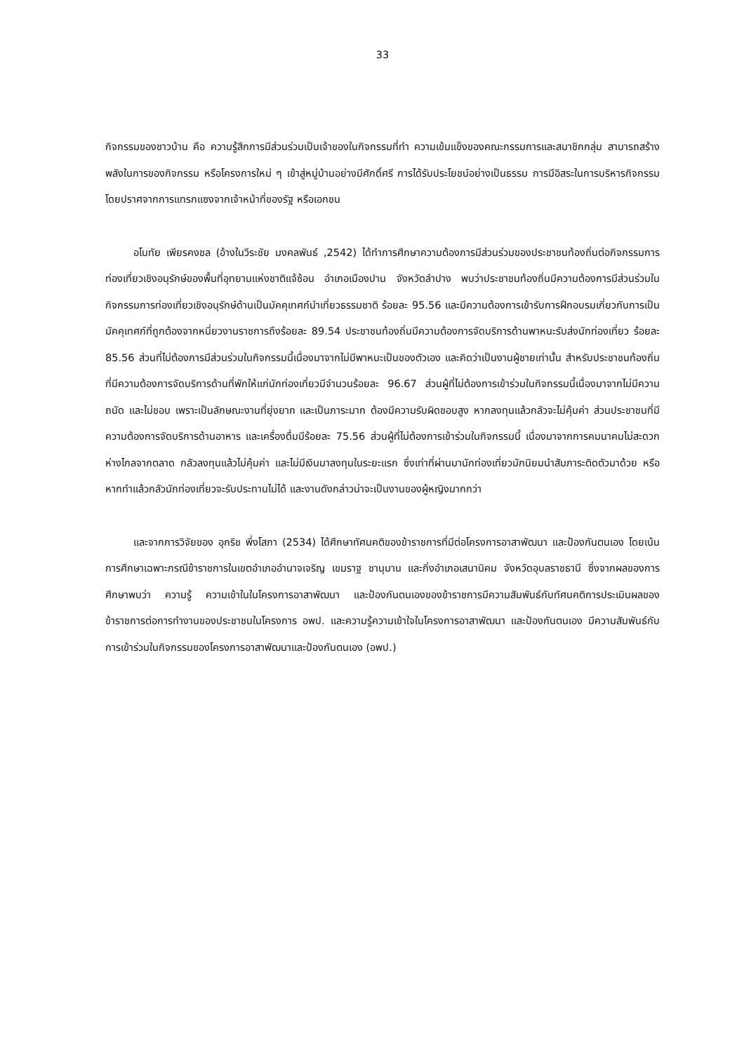33
กิจกรรมของชาวบ้าน คือ ความรู้สึกการมีส่วนร่วมเป็นเจ้าของในกิจกรรมที่ทำ ความเข้มแข็งของคณะกรรมการและสมาชิกกลุ่ม สามารถสร้างพลังในการของกิจกรรม หรือโครงการใหม่ ๆ เข้าสู่หมู่บ้านอย่างมีศักดิ์ศรี การได้รับประโยชน์อย่างเป็นธรรม การมีอิสระในการบริหารกิจกรรม โดยปราศจากการแทรกแซงจากเจ้าหน้าที่ของรัฐ หรือเอกชน
อโนทัย เพียรคงชล (อ้างในวีระชัย มงคลพันธ์ ,2542) ได้ทำการศึกษาความต้องการมีส่วนร่วมของประชาชนท้องถิ่นต่อกิจกรรมการท่องเที่ยวเชิงอนุรักษ์ของพื้นที่อุทยานแห่งชาติแจ้ซ้อน อำเภอเมืองปาน จังหวัดลำปาง พบว่าประชาชนท้องถิ่นมีความต้องการมีส่วนร่วมในกิจกรรมการท่องเที่ยวเชิงอนุรักษ์ด้านเป็นมัคคุเทศก์นำเที่ยวธรรมชาติ ร้อยละ 95.56 และมีความต้องการเข้ารับการฝึกอบรมเกี่ยวกับการเป็นมัคคุเทศก์ที่ถูกต้องจากหนี่ยวงานราชการถึงร้อยละ 89.54 ประชาชนท้องถิ่นมีความต้องการจัดบริการด้านพาหนะรับส่งนักท่องเที่ยว ร้อยละ 85.56 ส่วนที่ไม่ต้องการมีส่วนร่วมในกิจกรรมนี้เนื่องมาจากไม่มีพาหนะเป็นของตัวเอง และคิดว่าเป็นงานผู้ชายเท่านั้น สำหรับประชาชนท้องถิ่นที่มีความต้องการจัดบริการด้านที่พักให้แก่นักท่องเที่ยวมีจำนวนร้อยละ 96.67 ส่วนผู้ที่ไม่ต้องการเข้าร่วมในกิจกรรมนี้เนื่องมาจากไม่มีความถนัด และไม่ชอบ เพราะเป็นลักษณะงานที่ยุ่งยาก และเป็นภาระมาก ต้องมีความรับผิดชอบสูง หากลงทุนแล้วกลัวจะไม่คุ้มค่า ส่วนประชาชนที่มีความต้องการจัดบริการด้านอาหาร และเครื่องดื่มมีร้อยละ 75.56 ส่วนผู้ที่ไม่ต้องการเข้าร่วมในกิจกรรมนี้ เนื่องมาจากการคมนาคมไม่สะดวก ห่างไกลจากตลาด กลัวลงทุนแล้วไม่คุ้มค่า และไม่มีเงินมาลงทุนในระยะแรก ซึ่งเท่าที่ผ่านมานักท่องเที่ยวมักนิยมนำสัมภาระติดตัวมาด้วย หรือหากทำแล้วกลัวนักท่องเที่ยวจะรับประทานไม่ได้ และงานดังกล่าวน่าจะเป็นงานของผู้หญิงมากกว่า
และจากการวิจัยของ อุกริช พึ่งโสภา (2534) ได้ศึกษาทัศนคติของข้าราชการที่มีต่อโครงการอาสาพัฒนา และป้องกันตนเอง โดยเน้นการศึกษาเฉพาะกรณีข้าราชการในเขตอำเภออำนาจเจริญ เขมราฐ ชานุมาน และกิ่งอำเภอเสนานิคม จังหวัดอุบลราชธานี ซึ่งจากผลของการศึกษาพบว่า ความรู้ ความเข้าในในโครงการอาสาพัฒนา และป้องกันตนเองของข้าราชการมีความสัมพันธ์กับทัศนคติการประเมินผลของข้าราชการต่อการทำงานของประชาชนในโครงการ อพป. และความรู้ความเข้าใจในโครงการอาสาพัฒนา และป้องกันตนเอง มีความสัมพันธ์กับการเข้าร่วมในกิจกรรมของโครงการอาสาพัฒนาและป้องกันตนเอง (อพป.)